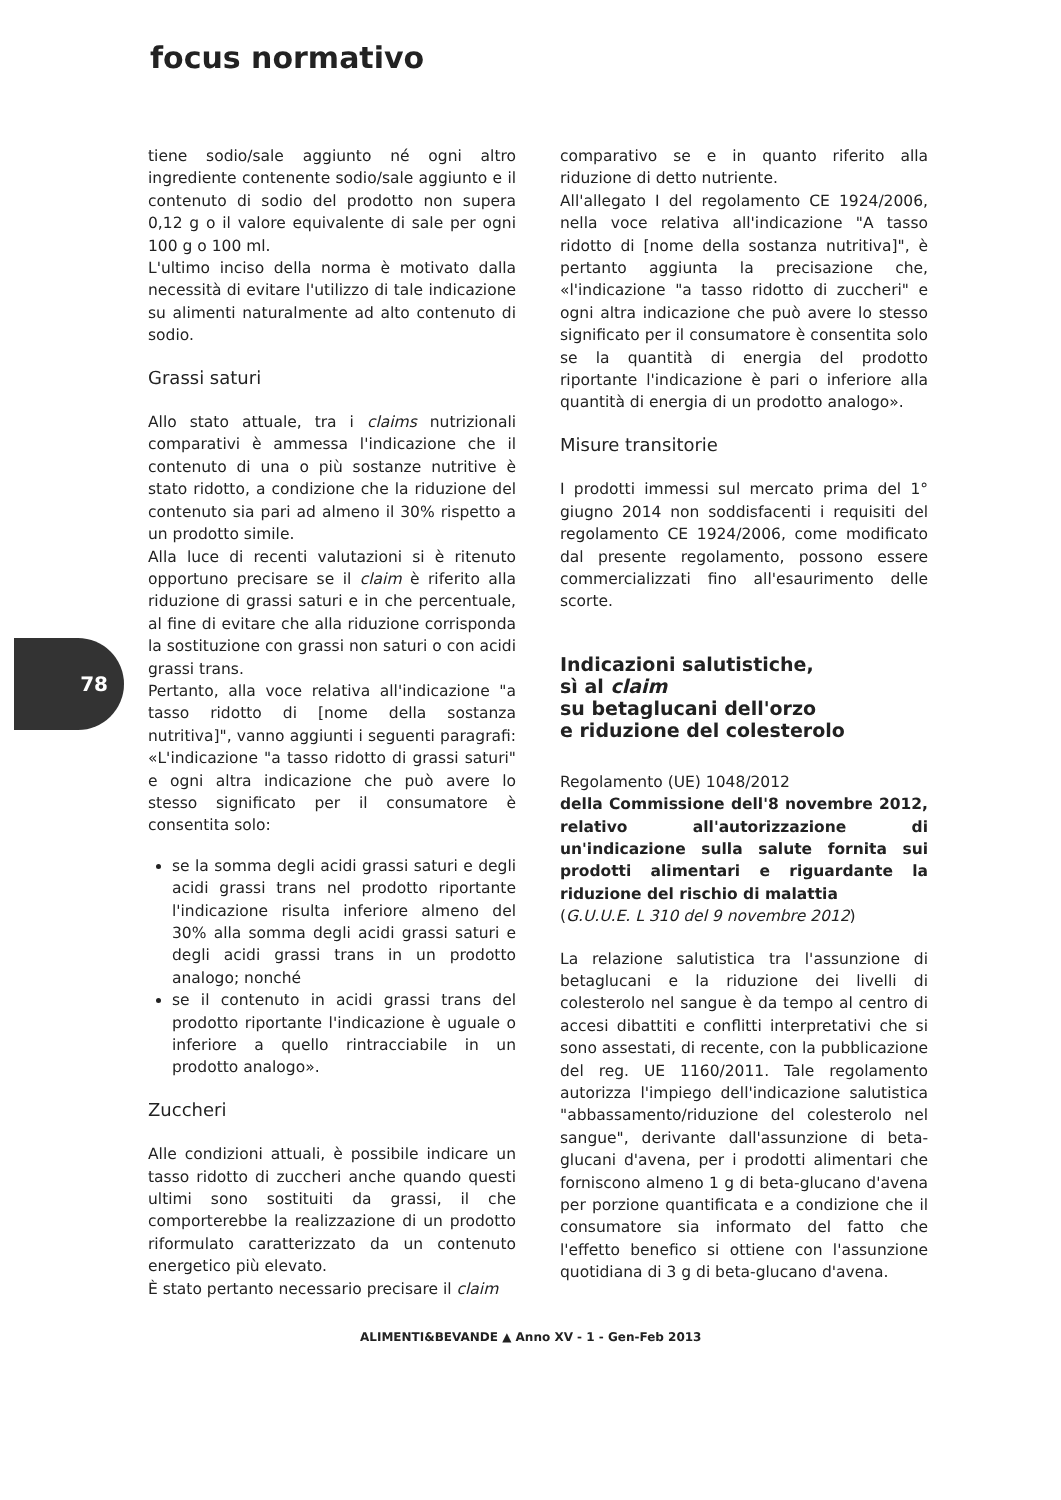focus normativo
78
tiene sodio/sale aggiunto né ogni altro ingrediente contenente sodio/sale aggiunto e il contenuto di sodio del prodotto non supera 0,12 g o il valore equivalente di sale per ogni 100 g o 100 ml.
L'ultimo inciso della norma è motivato dalla necessità di evitare l'utilizzo di tale indicazione su alimenti naturalmente ad alto contenuto di sodio.
Grassi saturi
Allo stato attuale, tra i claims nutrizionali comparativi è ammessa l'indicazione che il contenuto di una o più sostanze nutritive è stato ridotto, a condizione che la riduzione del contenuto sia pari ad almeno il 30% rispetto a un prodotto simile.
Alla luce di recenti valutazioni si è ritenuto opportuno precisare se il claim è riferito alla riduzione di grassi saturi e in che percentuale, al fine di evitare che alla riduzione corrisponda la sostituzione con grassi non saturi o con acidi grassi trans.
Pertanto, alla voce relativa all'indicazione "a tasso ridotto di [nome della sostanza nutritiva]", vanno aggiunti i seguenti paragrafi: «L'indicazione "a tasso ridotto di grassi saturi" e ogni altra indicazione che può avere lo stesso significato per il consumatore è consentita solo:
se la somma degli acidi grassi saturi e degli acidi grassi trans nel prodotto riportante l'indicazione risulta inferiore almeno del 30% alla somma degli acidi grassi saturi e degli acidi grassi trans in un prodotto analogo; nonché
se il contenuto in acidi grassi trans del prodotto riportante l'indicazione è uguale o inferiore a quello rintracciabile in un prodotto analogo».
Zuccheri
Alle condizioni attuali, è possibile indicare un tasso ridotto di zuccheri anche quando questi ultimi sono sostituiti da grassi, il che comporterebbe la realizzazione di un prodotto riformulato caratterizzato da un contenuto energetico più elevato.
È stato pertanto necessario precisare il claim
comparativo se e in quanto riferito alla riduzione di detto nutriente.
All'allegato I del regolamento CE 1924/2006, nella voce relativa all'indicazione "A tasso ridotto di [nome della sostanza nutritiva]", è pertanto aggiunta la precisazione che, «l'indicazione "a tasso ridotto di zuccheri" e ogni altra indicazione che può avere lo stesso significato per il consumatore è consentita solo se la quantità di energia del prodotto riportante l'indicazione è pari o inferiore alla quantità di energia di un prodotto analogo».
Misure transitorie
I prodotti immessi sul mercato prima del 1° giugno 2014 non soddisfacenti i requisiti del regolamento CE 1924/2006, come modificato dal presente regolamento, possono essere commercializzati fino all'esaurimento delle scorte.
Indicazioni salutistiche,
sì al claim
su betaglucani dell'orzo
e riduzione del colesterolo
Regolamento (UE) 1048/2012
della Commissione dell'8 novembre 2012, relativo all'autorizzazione di un'indicazione sulla salute fornita sui prodotti alimentari e riguardante la riduzione del rischio di malattia
(G.U.U.E. L 310 del 9 novembre 2012)
La relazione salutistica tra l'assunzione di betaglucani e la riduzione dei livelli di colesterolo nel sangue è da tempo al centro di accesi dibattiti e conflitti interpretativi che si sono assestati, di recente, con la pubblicazione del reg. UE 1160/2011. Tale regolamento autorizza l'impiego dell'indicazione salutistica "abbassamento/riduzione del colesterolo nel sangue", derivante dall'assunzione di beta-glucani d'avena, per i prodotti alimentari che forniscono almeno 1 g di beta-glucano d'avena per porzione quantificata e a condizione che il consumatore sia informato del fatto che l'effetto benefico si ottiene con l'assunzione quotidiana di 3 g di beta-glucano d'avena.
ALIMENTI&BEVANDE ▲ Anno XV - 1 - Gen-Feb 2013